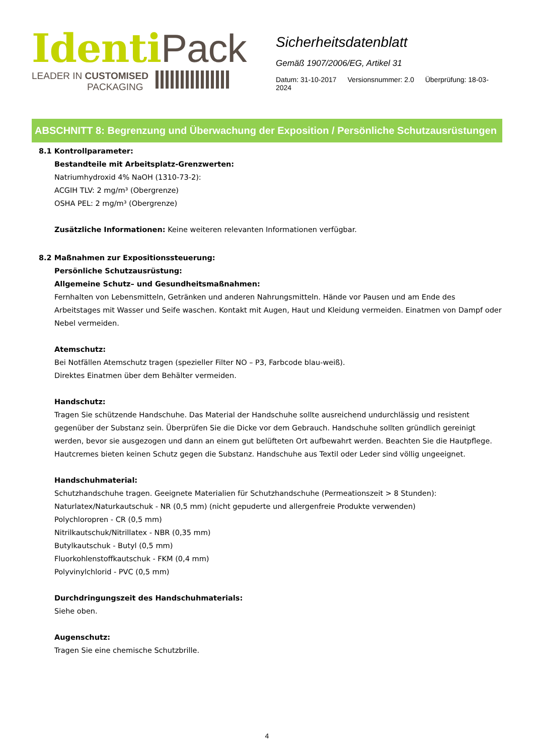Identi Pack
LEADER IN CUSTOMISED
PACKAGING
Sicherheitsdatenblatt
Gemäß 1907/2006/EG, Artikel 31
Datum: 31-10-2017 Versionsnummer: 2.0 Überprüfung: 18-03-2024
ABSCHNITT 8: Begrenzung und Überwachung der Exposition / Persönliche Schutzausrüstungen
8.1 Kontrollparameter:
Bestandteile mit Arbeitsplatz-Grenzwerten:
Natriumhydroxid 4% NaOH (1310-73-2):
ACGIH TLV: 2 mg/m³ (Obergrenze)
OSHA PEL: 2 mg/m³ (Obergrenze)
Zusätzliche Informationen: Keine weiteren relevanten Informationen verfügbar.
8.2 Maßnahmen zur Expositionssteuerung:
Persönliche Schutzausrüstung:
Allgemeine Schutz– und Gesundheitsmaßnahmen:
Fernhalten von Lebensmitteln, Getränken und anderen Nahrungsmitteln. Hände vor Pausen und am Ende des Arbeitstages mit Wasser und Seife waschen. Kontakt mit Augen, Haut und Kleidung vermeiden. Einatmen von Dampf oder Nebel vermeiden.
Atemschutz:
Bei Notfällen Atemschutz tragen (spezieller Filter NO – P3, Farbcode blau-weiß).
Direktes Einatmen über dem Behälter vermeiden.
Handschutz:
Tragen Sie schützende Handschuhe. Das Material der Handschuhe sollte ausreichend undurchlässig und resistent gegenüber der Substanz sein. Überprüfen Sie die Dicke vor dem Gebrauch. Handschuhe sollten gründlich gereinigt werden, bevor sie ausgezogen und dann an einem gut belüfteten Ort aufbewahrt werden. Beachten Sie die Hautpflege.
Hautcremes bieten keinen Schutz gegen die Substanz. Handschuhe aus Textil oder Leder sind völlig ungeeignet.
Handschuhmaterial:
Schutzhandschuhe tragen. Geeignete Materialien für Schutzhandschuhe (Permeationszeit > 8 Stunden):
Naturlatex/Naturkautschuk - NR (0,5 mm) (nicht gepuderte und allergenfreie Produkte verwenden)
Polychloropren - CR (0,5 mm)
Nitrilkautschuk/Nitrillatex - NBR (0,35 mm)
Butylkautschuk - Butyl (0,5 mm)
Fluorkohlenstoffkautschuk - FKM (0,4 mm)
Polyvinylchlorid - PVC (0,5 mm)
Durchdringungszeit des Handschuhmaterials:
Siehe oben.
Augenschutz:
Tragen Sie eine chemische Schutzbrille.
4